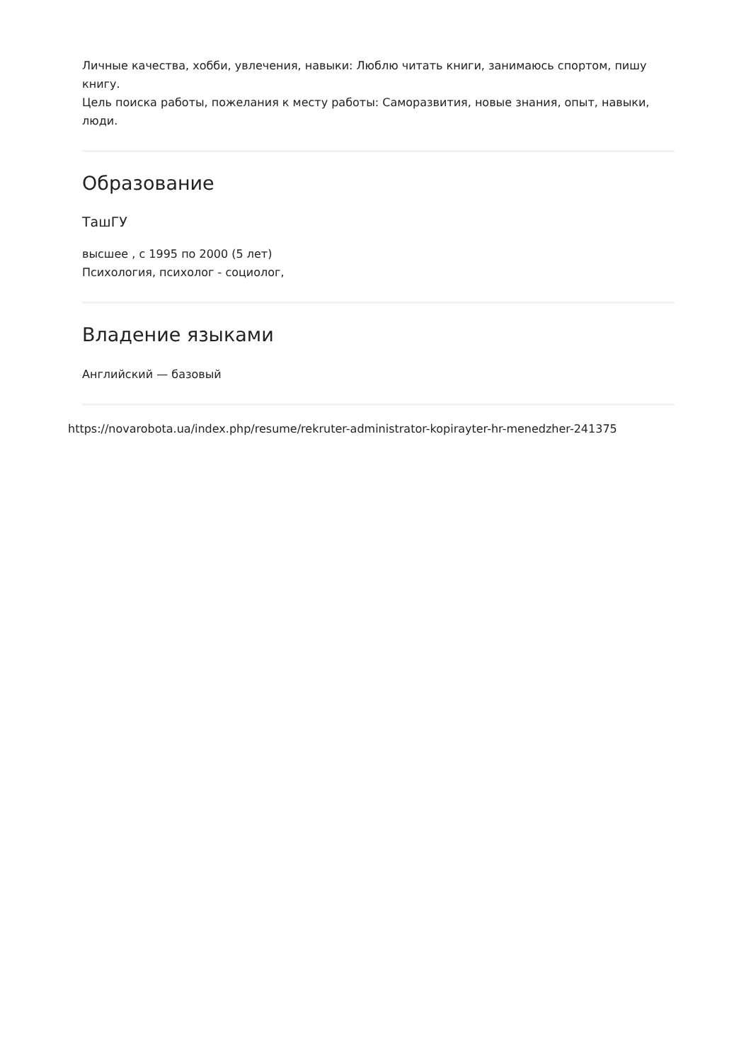Личные качества, хобби, увлечения, навыки: Люблю читать книги, занимаюсь спортом, пишу книгу.
Цель поиска работы, пожелания к месту работы: Саморазвития, новые знания, опыт, навыки, люди.
Образование
ТашГУ
высшее , с 1995 по 2000 (5 лет)
Психология, психолог - социолог,
Владение языками
Английский — базовый
https://novarobota.ua/index.php/resume/rekruter-administrator-kopirayter-hr-menedzher-241375